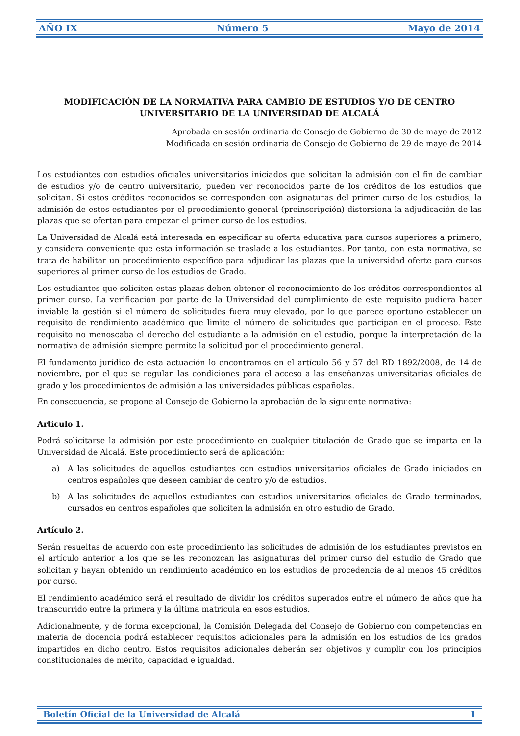AÑO IX Número 5 Mayo de 2014
MODIFICACIÓN DE LA NORMATIVA PARA CAMBIO DE ESTUDIOS Y/O DE CENTRO UNIVERSITARIO DE LA UNIVERSIDAD DE ALCALÁ
Aprobada en sesión ordinaria de Consejo de Gobierno de 30 de mayo de 2012
Modificada en sesión ordinaria de Consejo de Gobierno de 29 de mayo de 2014
Los estudiantes con estudios oficiales universitarios iniciados que solicitan la admisión con el fin de cambiar de estudios y/o de centro universitario, pueden ver reconocidos parte de los créditos de los estudios que solicitan. Si estos créditos reconocidos se corresponden con asignaturas del primer curso de los estudios, la admisión de estos estudiantes por el procedimiento general (preinscripción) distorsiona la adjudicación de las plazas que se ofertan para empezar el primer curso de los estudios.
La Universidad de Alcalá está interesada en especificar su oferta educativa para cursos superiores a primero, y considera conveniente que esta información se traslade a los estudiantes. Por tanto, con esta normativa, se trata de habilitar un procedimiento específico para adjudicar las plazas que la universidad oferte para cursos superiores al primer curso de los estudios de Grado.
Los estudiantes que soliciten estas plazas deben obtener el reconocimiento de los créditos correspondientes al primer curso. La verificación por parte de la Universidad del cumplimiento de este requisito pudiera hacer inviable la gestión si el número de solicitudes fuera muy elevado, por lo que parece oportuno establecer un requisito de rendimiento académico que limite el número de solicitudes que participan en el proceso. Este requisito no menoscaba el derecho del estudiante a la admisión en el estudio, porque la interpretación de la normativa de admisión siempre permite la solicitud por el procedimiento general.
El fundamento jurídico de esta actuación lo encontramos en el artículo 56 y 57 del RD 1892/2008, de 14 de noviembre, por el que se regulan las condiciones para el acceso a las enseñanzas universitarias oficiales de grado y los procedimientos de admisión a las universidades públicas españolas.
En consecuencia, se propone al Consejo de Gobierno la aprobación de la siguiente normativa:
Artículo 1.
Podrá solicitarse la admisión por este procedimiento en cualquier titulación de Grado que se imparta en la Universidad de Alcalá. Este procedimiento será de aplicación:
a) A las solicitudes de aquellos estudiantes con estudios universitarios oficiales de Grado iniciados en centros españoles que deseen cambiar de centro y/o de estudios.
b) A las solicitudes de aquellos estudiantes con estudios universitarios oficiales de Grado terminados, cursados en centros españoles que soliciten la admisión en otro estudio de Grado.
Artículo 2.
Serán resueltas de acuerdo con este procedimiento las solicitudes de admisión de los estudiantes previstos en el artículo anterior a los que se les reconozcan las asignaturas del primer curso del estudio de Grado que solicitan y hayan obtenido un rendimiento académico en los estudios de procedencia de al menos 45 créditos por curso.
El rendimiento académico será el resultado de dividir los créditos superados entre el número de años que ha transcurrido entre la primera y la última matricula en esos estudios.
Adicionalmente, y de forma excepcional, la Comisión Delegada del Consejo de Gobierno con competencias en materia de docencia podrá establecer requisitos adicionales para la admisión en los estudios de los grados impartidos en dicho centro. Estos requisitos adicionales deberán ser objetivos y cumplir con los principios constitucionales de mérito, capacidad e igualdad.
Boletín Oficial de la Universidad de Alcalá 1